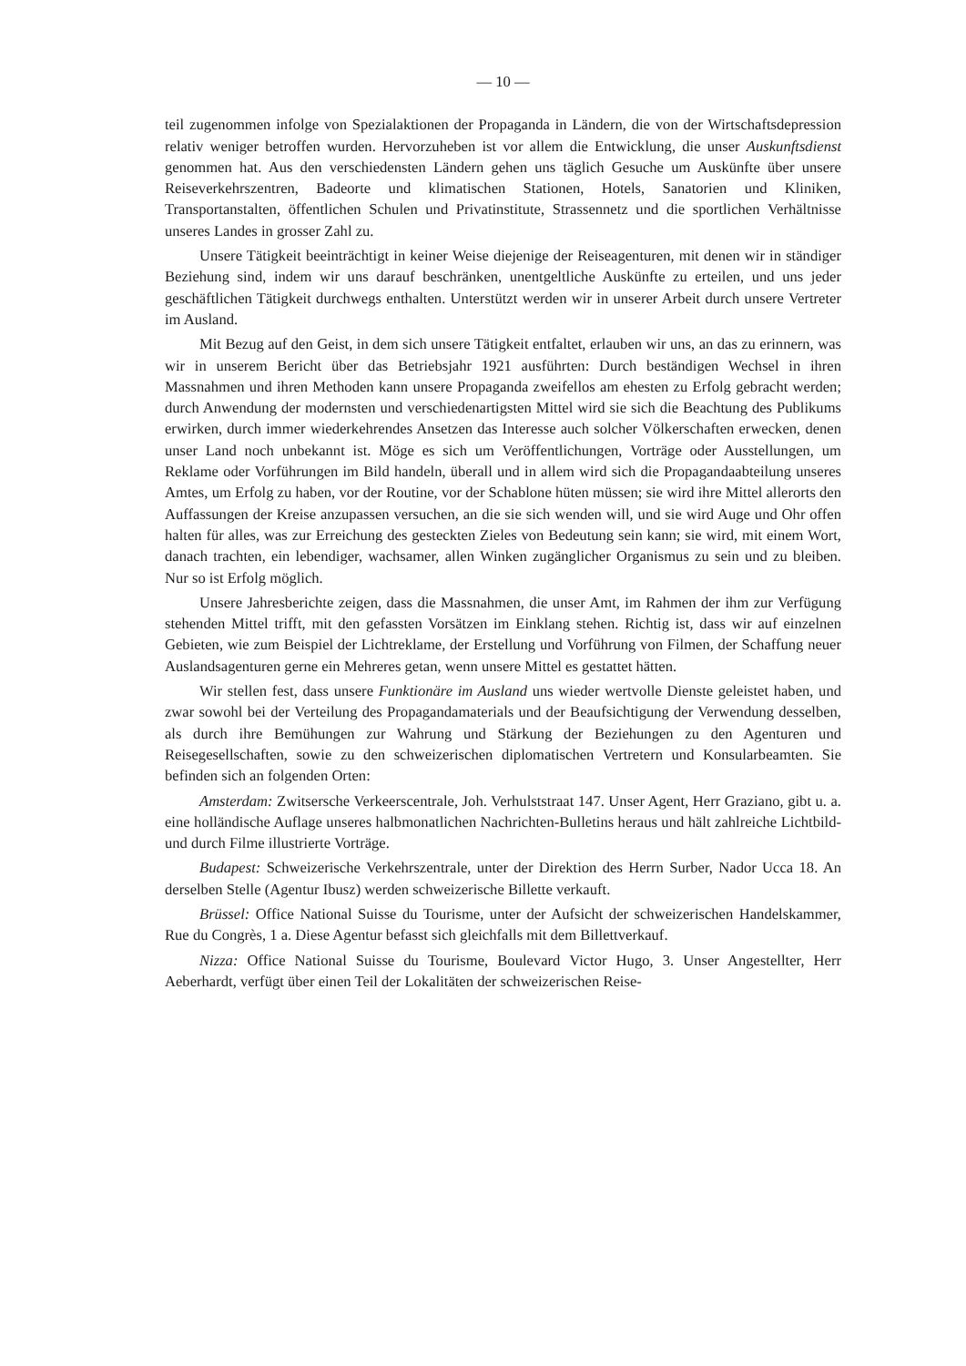— 10 —
teil zugenommen infolge von Spezialaktionen der Propaganda in Ländern, die von der Wirtschaftsdepression relativ weniger betroffen wurden. Hervorzuheben ist vor allem die Entwicklung, die unser Auskunftsdienst genommen hat. Aus den verschiedensten Ländern gehen uns täglich Gesuche um Auskünfte über unsere Reiseverkehrszentren, Badeorte und klimatischen Stationen, Hotels, Sanatorien und Kliniken, Transportanstalten, öffentlichen Schulen und Privatinstitute, Strassennetz und die sportlichen Verhältnisse unseres Landes in grosser Zahl zu.
Unsere Tätigkeit beeinträchtigt in keiner Weise diejenige der Reiseagenturen, mit denen wir in ständiger Beziehung sind, indem wir uns darauf beschränken, unentgeltliche Auskünfte zu erteilen, und uns jeder geschäftlichen Tätigkeit durchwegs enthalten. Unterstützt werden wir in unserer Arbeit durch unsere Vertreter im Ausland.
Mit Bezug auf den Geist, in dem sich unsere Tätigkeit entfaltet, erlauben wir uns, an das zu erinnern, was wir in unserem Bericht über das Betriebsjahr 1921 ausführten: Durch beständigen Wechsel in ihren Massnahmen und ihren Methoden kann unsere Propaganda zweifellos am ehesten zu Erfolg gebracht werden; durch Anwendung der modernsten und verschiedenartigsten Mittel wird sie sich die Beachtung des Publikums erwirken, durch immer wiederkehrendes Ansetzen das Interesse auch solcher Völkerschaften erwecken, denen unser Land noch unbekannt ist. Möge es sich um Veröffentlichungen, Vorträge oder Ausstellungen, um Reklame oder Vorführungen im Bild handeln, überall und in allem wird sich die Propagandaabteilung unseres Amtes, um Erfolg zu haben, vor der Routine, vor der Schablone hüten müssen; sie wird ihre Mittel allerorts den Auffassungen der Kreise anzupassen versuchen, an die sie sich wenden will, und sie wird Auge und Ohr offen halten für alles, was zur Erreichung des gesteckten Zieles von Bedeutung sein kann; sie wird, mit einem Wort, danach trachten, ein lebendiger, wachsamer, allen Winken zugänglicher Organismus zu sein und zu bleiben. Nur so ist Erfolg möglich.
Unsere Jahresberichte zeigen, dass die Massnahmen, die unser Amt, im Rahmen der ihm zur Verfügung stehenden Mittel trifft, mit den gefassten Vorsätzen im Einklang stehen. Richtig ist, dass wir auf einzelnen Gebieten, wie zum Beispiel der Lichtreklame, der Erstellung und Vorführung von Filmen, der Schaffung neuer Auslandsagenturen gerne ein Mehreres getan, wenn unsere Mittel es gestattet hätten.
Wir stellen fest, dass unsere Funktionäre im Ausland uns wieder wertvolle Dienste geleistet haben, und zwar sowohl bei der Verteilung des Propagandamaterials und der Beaufsichtigung der Verwendung desselben, als durch ihre Bemühungen zur Wahrung und Stärkung der Beziehungen zu den Agenturen und Reisegesellschaften, sowie zu den schweizerischen diplomatischen Vertretern und Konsularbeamten. Sie befinden sich an folgenden Orten:
Amsterdam: Zwitsersche Verkeerscentrale, Joh. Verhulststraat 147. Unser Agent, Herr Graziano, gibt u. a. eine holländische Auflage unseres halbmonatlichen Nachrichten-Bulletins heraus und hält zahlreiche Lichtbild- und durch Filme illustrierte Vorträge.
Budapest: Schweizerische Verkehrszentrale, unter der Direktion des Herrn Surber, Nador Ucca 18. An derselben Stelle (Agentur Ibusz) werden schweizerische Billette verkauft.
Brüssel: Office National Suisse du Tourisme, unter der Aufsicht der schweizerischen Handelskammer, Rue du Congrès, 1 a. Diese Agentur befasst sich gleichfalls mit dem Billettverkauf.
Nizza: Office National Suisse du Tourisme, Boulevard Victor Hugo, 3. Unser Angestellter, Herr Aeberhardt, verfügt über einen Teil der Lokalitäten der schweizerischen Reise-